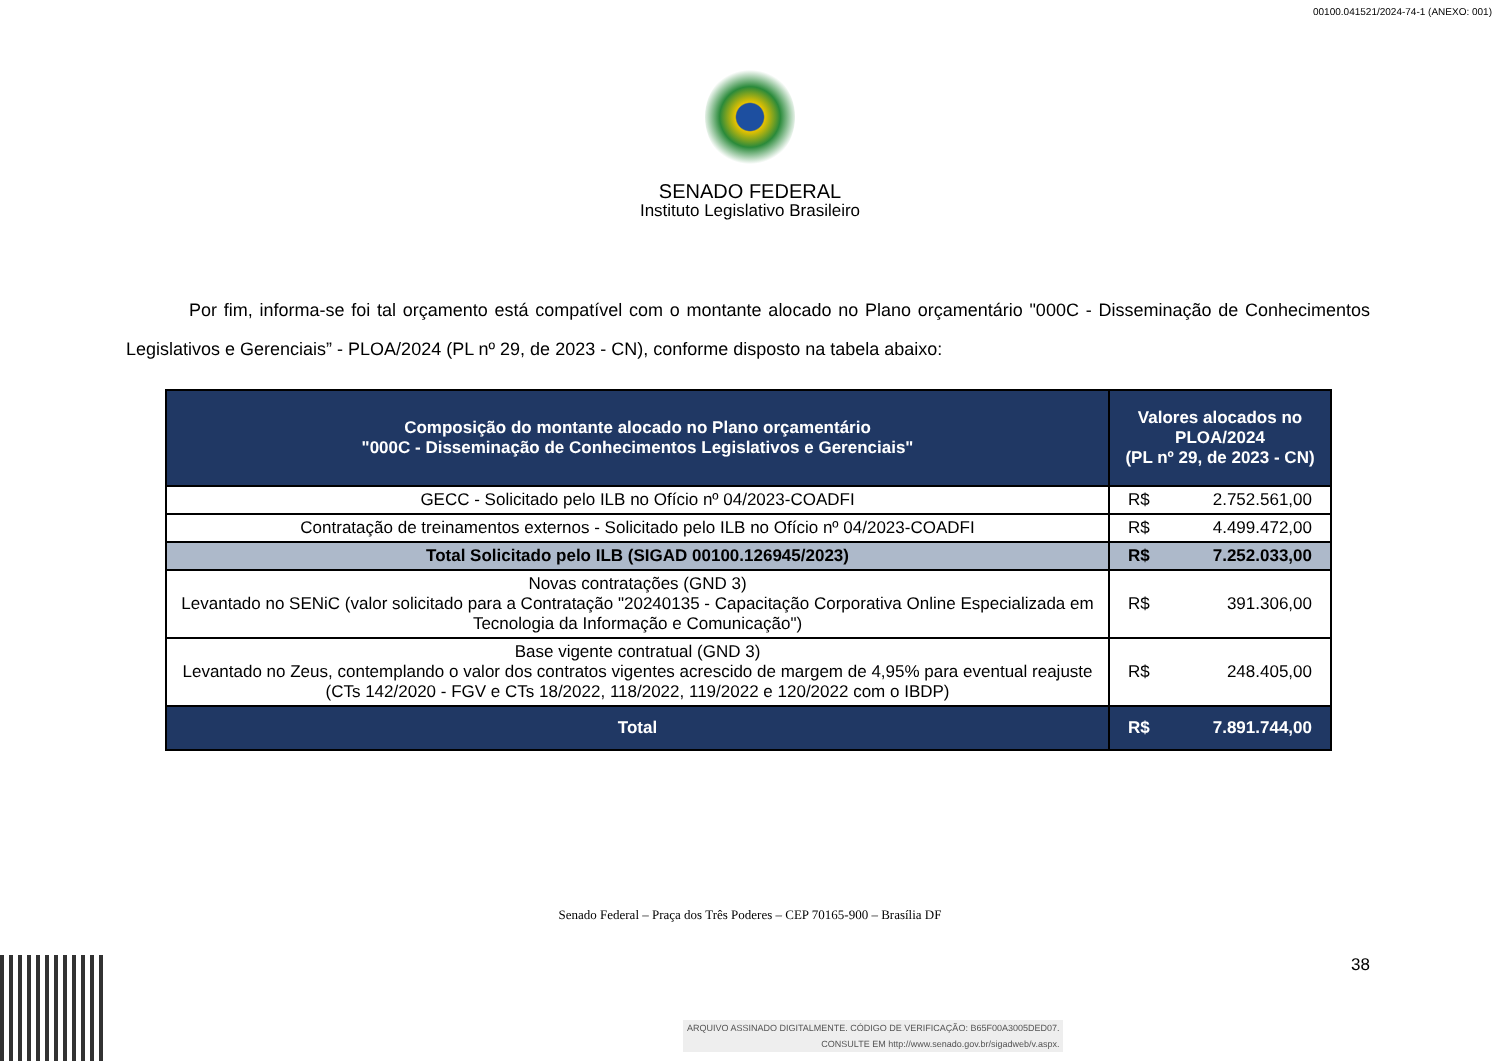00100.041521/2024-74-1 (ANEXO: 001)
SENADO FEDERAL
Instituto Legislativo Brasileiro
Por fim, informa-se foi tal orçamento está compatível com o montante alocado no Plano orçamentário "000C - Disseminação de Conhecimentos Legislativos e Gerenciais” - PLOA/2024 (PL nº 29, de 2023 - CN), conforme disposto na tabela abaixo:
| Composição do montante alocado no Plano orçamentário "000C - Disseminação de Conhecimentos Legislativos e Gerenciais" | Valores alocados no PLOA/2024 (PL nº 29, de 2023 - CN) |
| --- | --- |
| GECC - Solicitado pelo ILB no Ofício nº 04/2023-COADFI | R$ 2.752.561,00 |
| Contratação de treinamentos externos - Solicitado pelo ILB no Ofício nº 04/2023-COADFI | R$ 4.499.472,00 |
| Total Solicitado pelo ILB (SIGAD 00100.126945/2023) | R$ 7.252.033,00 |
| Novas contratações (GND 3) Levantado no SENiC (valor solicitado para a Contratação "20240135 - Capacitação Corporativa Online Especializada em Tecnologia da Informação e Comunicação") | R$ 391.306,00 |
| Base vigente contratual (GND 3) Levantado no Zeus, contemplando o valor dos contratos vigentes acrescido de margem de 4,95% para eventual reajuste (CTs 142/2020 - FGV e CTs 18/2022, 118/2022, 119/2022 e 120/2022 com o IBDP) | R$ 248.405,00 |
| Total | R$ 7.891.744,00 |
Senado Federal – Praça dos Três Poderes – CEP 70165-900 – Brasília DF
38
ARQUIVO ASSINADO DIGITALMENTE. CÓDIGO DE VERIFICAÇÃO: B65F00A3005DED07.
CONSULTE EM http://www.senado.gov.br/sigadweb/v.aspx.